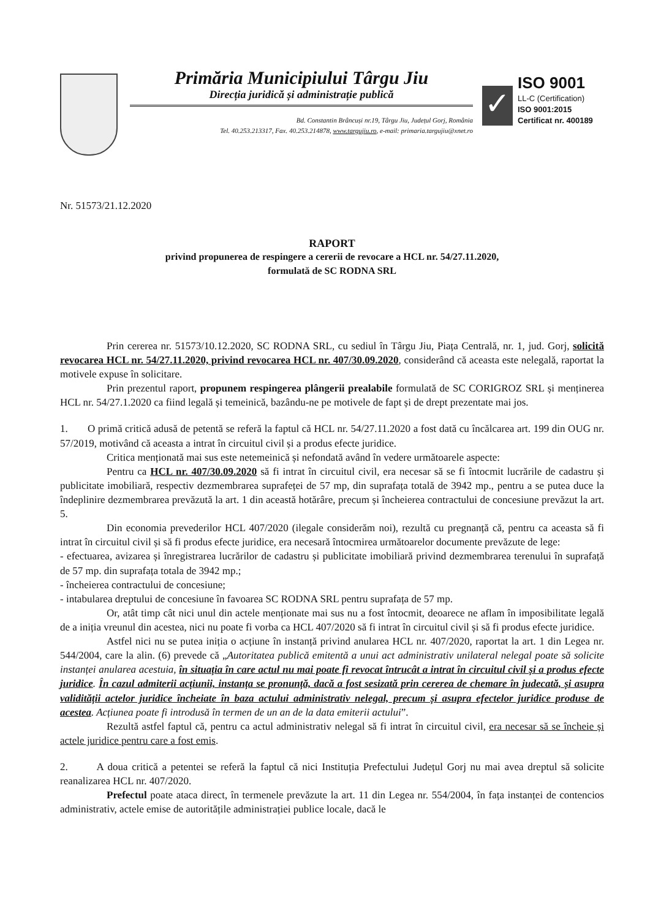Primăria Municipiului Târgu Jiu
Direcția juridică și administrație publică
Bd. Constantin Brâncuși nr.19, Târgu Jiu, Județul Gorj, România
Tel. 40.253.213317, Fax. 40.253.214878, www.targujiu.ro, e-mail: primaria.targujiu@xnet.ro
✓
ISO 9001
LL-C (Certification)
ISO 9001:2015
Certificat nr. 400189
Nr. 51573/21.12.2020
RAPORT
privind propunerea de respingere a cererii de revocare a HCL nr. 54/27.11.2020,
formulată de SC RODNA SRL
Prin cererea nr. 51573/10.12.2020, SC RODNA SRL, cu sediul în Târgu Jiu, Piața Centrală, nr. 1, jud. Gorj, solicită revocarea HCL nr. 54/27.11.2020, privind revocarea HCL nr. 407/30.09.2020, considerând că aceasta este nelegală, raportat la motivele expuse în solicitare.
Prin prezentul raport, propunem respingerea plângerii prealabile formulată de SC CORIGROZ SRL și menținerea HCL nr. 54/27.1.2020 ca fiind legală și temeinică, bazându-ne pe motivele de fapt și de drept prezentate mai jos.
1. O primă critică adusă de petentă se referă la faptul că HCL nr. 54/27.11.2020 a fost dată cu încălcarea art. 199 din OUG nr. 57/2019, motivând că aceasta a intrat în circuitul civil și a produs efecte juridice.
Critica menționată mai sus este netemeinică și nefondată având în vedere următoarele aspecte:
Pentru ca HCL nr. 407/30.09.2020 să fi intrat în circuitul civil, era necesar să se fi întocmit lucrările de cadastru și publicitate imobiliară, respectiv dezmembrarea suprafeței de 57 mp, din suprafața totală de 3942 mp., pentru a se putea duce la îndeplinire dezmembrarea prevăzută la art. 1 din această hotărâre, precum și încheierea contractului de concesiune prevăzut la art. 5.
Din economia prevederilor HCL 407/2020 (ilegale considerăm noi), rezultă cu pregnanță că, pentru ca aceasta să fi intrat în circuitul civil și să fi produs efecte juridice, era necesară întocmirea următoarelor documente prevăzute de lege:
- efectuarea, avizarea și înregistrarea lucrărilor de cadastru și publicitate imobiliară privind dezmembrarea terenului în suprafață de 57 mp. din suprafața totala de 3942 mp.;
- încheierea contractului de concesiune;
- intabularea dreptului de concesiune în favoarea SC RODNA SRL pentru suprafața de 57 mp.
Or, atât timp cât nici unul din actele menționate mai sus nu a fost întocmit, deoarece ne aflam în imposibilitate legală de a iniția vreunul din acestea, nici nu poate fi vorba ca HCL 407/2020 să fi intrat în circuitul civil și să fi produs efecte juridice.
Astfel nici nu se putea iniția o acțiune în instanță privind anularea HCL nr. 407/2020, raportat la art. 1 din Legea nr. 544/2004, care la alin. (6) prevede că „Autoritatea publică emitentă a unui act administrativ unilateral nelegal poate să solicite instanței anularea acestuia, în situația în care actul nu mai poate fi revocat întrucât a intrat în circuitul civil și a produs efecte juridice. În cazul admiterii acțiunii, instanța se pronunță, dacă a fost sesizată prin cererea de chemare în judecată, și asupra validității actelor juridice încheiate în baza actului administrativ nelegal, precum și asupra efectelor juridice produse de acestea. Acțiunea poate fi introdusă în termen de un an de la data emiterii actului”.
Rezultă astfel faptul că, pentru ca actul administrativ nelegal să fi intrat în circuitul civil, era necesar să se încheie și actele juridice pentru care a fost emis.
2. A doua critică a petentei se referă la faptul că nici Instituția Prefectului Județul Gorj nu mai avea dreptul să solicite reanalizarea HCL nr. 407/2020.
Prefectul poate ataca direct, în termenele prevăzute la art. 11 din Legea nr. 554/2004, în fața instanței de contencios administrativ, actele emise de autoritățile administrației publice locale, dacă le